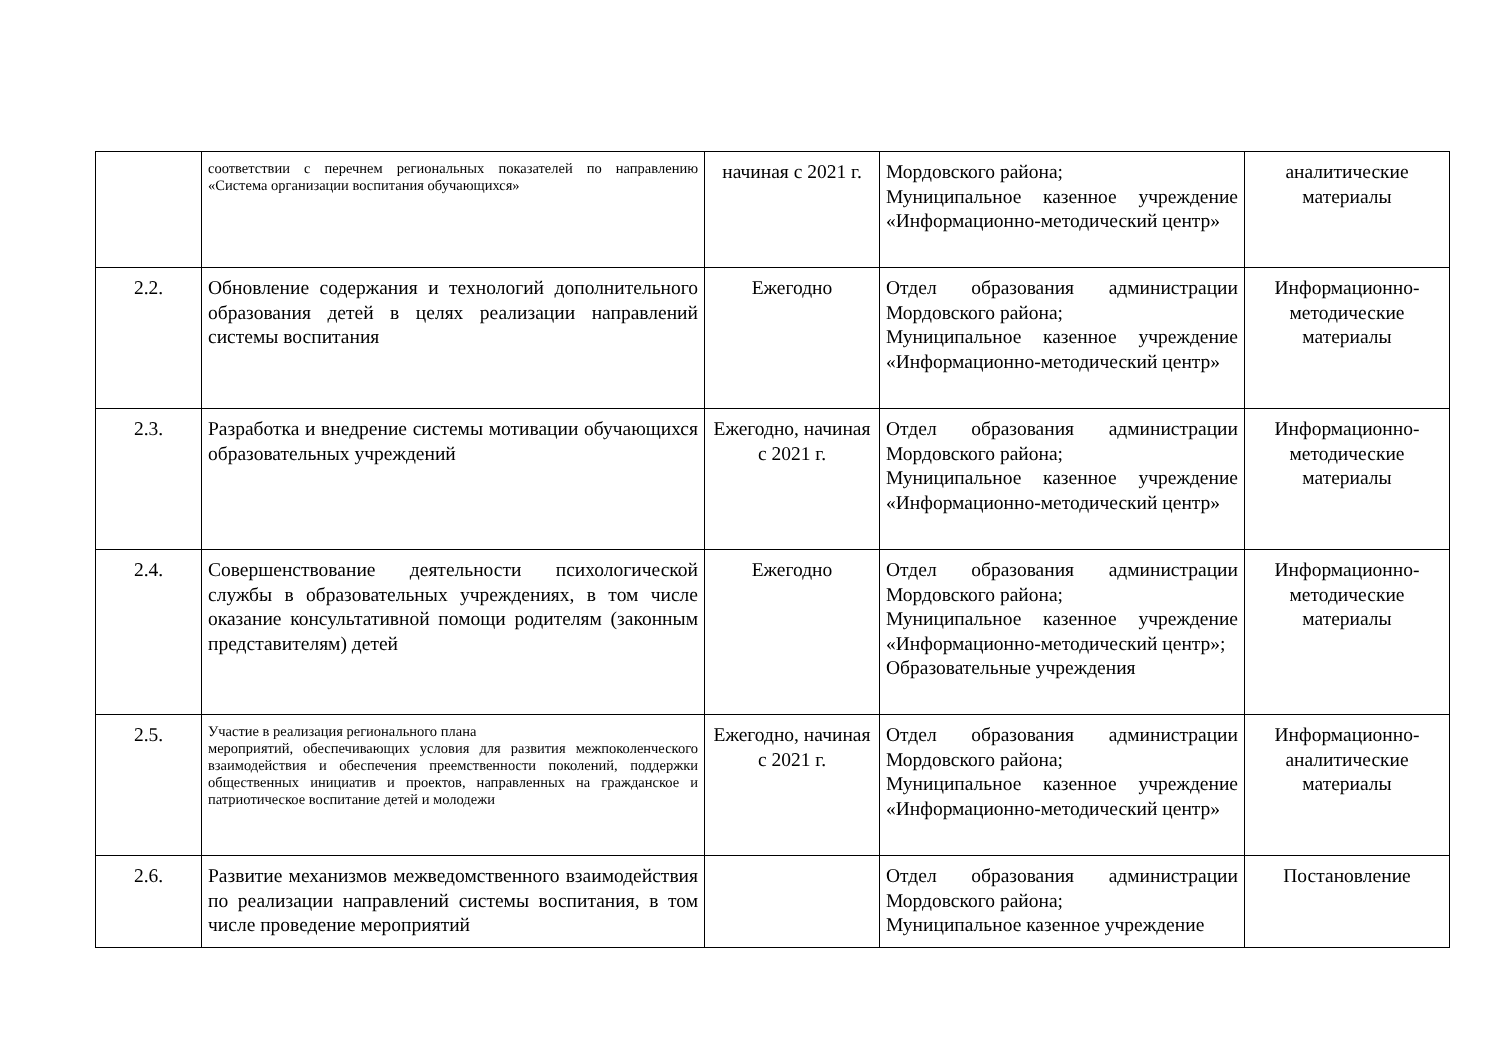| | соответствии с перечнем региональных показателей по направлению «Система организации воспитания обучающихся» | начиная с 2021 г. | Мордовского района; Муниципальное казенное учреждение «Информационно-методический центр» | аналитические материалы |
| 2.2. | Обновление содержания и технологий дополнительного образования детей в целях реализации направлений системы воспитания | Ежегодно | Отдел образования администрации Мордовского района; Муниципальное казенное учреждение «Информационно-методический центр» | Информационно-методические материалы |
| 2.3. | Разработка и внедрение системы мотивации обучающихся образовательных учреждений | Ежегодно, начиная с 2021 г. | Отдел образования администрации Мордовского района; Муниципальное казенное учреждение «Информационно-методический центр» | Информационно-методические материалы |
| 2.4. | Совершенствование деятельности психологической службы в образовательных учреждениях, в том числе оказание консультативной помощи родителям (законным представителям) детей | Ежегодно | Отдел образования администрации Мордовского района; Муниципальное казенное учреждение «Информационно-методический центр»; Образовательные учреждения | Информационно-методические материалы |
| 2.5. | Участие в реализация регионального плана мероприятий, обеспечивающих условия для развития межпоколенческого взаимодействия и обеспечения преемственности поколений, поддержки общественных инициатив и проектов, направленных на гражданское и патриотическое воспитание детей и молодежи | Ежегодно, начиная с 2021 г. | Отдел образования администрации Мордовского района; Муниципальное казенное учреждение «Информационно-методический центр» | Информационно-аналитические материалы |
| 2.6. | Развитие механизмов межведомственного взаимодействия по реализации направлений системы воспитания, в том числе проведение мероприятий | | Отдел образования администрации Мордовского района; Муниципальное казенное учреждение | Постановление |